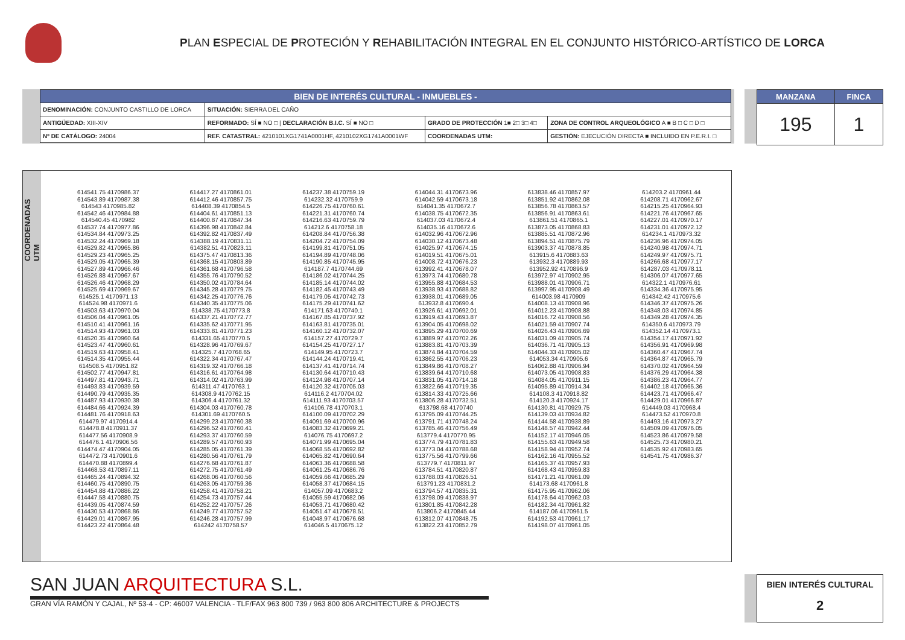PLAN ESPECIAL DE PROTECIÓN Y REHABILITACIÓN INTEGRAL EN EL CONJUNTO HISTÓRICO-ARTÍSTICO DE LORCA
| BIEN DE INTERÉS CULTURAL - INMUEBLES - | | | |
| DENOMINACIÓN: CONJUNTO CASTILLO DE LORCA | SITUACIÓN: SIERRA DEL CAÑO | | |
| ANTIGÜEDAD: XIII-XIV | REFORMADO: SÍ ■ NO □ / DECLARACIÓN B.I.C. SÍ ■ NO □ | GRADO DE PROTECCIÓN 1■ 2□ 3□ 4□ | ZONA DE CONTROL ARQUEOLÓGICO A ■ B □ C □ D □ |
| Nº DE CATÁLOGO: 24004 | REF. CATASTRAL: 4210101XG1741A0001HF, 4210102XG1741A0001WF | COORDENADAS UTM: | GESTIÓN: EJECUCIÓN DIRECTA ■ INCLUIDO EN P.E.R.I. □ |
| MANZANA | FINCA |
| --- | --- |
| 195 | 1 |
COORDENADAS UTM
| 614541.75 4170986.37 614543.89 4170987.38 614543 4170985.82 614542.46 4170984.88 614540.45 4170982 614537.74 4170977.86 614534.84 4170973.25 614532.24 4170969.18 614529.82 4170965.86 614529.23 4170965.25 614529.05 4170965.39 614527.89 4170966.46 614526.88 4170967.67 614526.46 4170968.29 614525.69 4170969.67 614525.1 4170971.13 614524.98 4170971.6 614503.63 4170970.04 614506.04 4170961.05 614510.41 4170961.16 614514.93 4170961.03 614520.35 4170960.64 614523.47 4170960.61 614519.63 4170958.41 614514.35 4170955.44 614508.5 4170951.82 614502.77 4170947.81 614497.81 4170943.71 614493.83 4170939.59 614490.79 4170935.35 614487.93 4170930.38 614484.66 4170924.39 614481.76 4170918.63 614479.97 4170914.4 614478.8 4170911.37 614477.56 4170908.9 614476.1 4170906.56 614474.47 4170904.05 614472.73 4170901.6 614470.88 4170899.4 614468.53 4170897.11 614465.24 4170894.32 614460.75 4170890.75 614454.88 4170886.22 614447.58 4170880.75 614439.05 4170874.59 614430.53 4170868.86 614429.01 4170867.95 614423.22 4170864.48 | 614417.27 4170861.01 614412.46 4170857.75 614408.39 4170854.5 614404.61 4170851.13 614400.87 4170847.34 614396.98 4170842.84 614392.82 4170837.49 614388.19 4170831.11 614382.51 4170823.11 614375.47 4170813.36 614368.15 4170803.89 614361.68 4170796.58 614355.76 4170790.52 614350.02 4170784.64 614345.28 4170779.75 614342.25 4170776.76 614340.35 4170775.06 614338.75 4170773.8 614337.21 4170772.77 614335.62 4170771.95 614333.81 4170771.23 614331.65 4170770.5 614328.96 4170769.67 614325.7 4170768.65 614322.34 4170767.47 614319.32 4170766.18 614316.61 4170764.98 614314.02 4170763.99 614311.47 4170763.1 614308.9 4170762.15 614306.4 4170761.32 614304.03 4170760.78 614301.69 4170760.5 614299.23 4170760.38 614296.52 4170760.41 614293.37 4170760.59 614289.57 4170760.93 614285.05 4170761.39 614280.56 4170761.79 614276.68 4170761.87 614272.75 4170761.49 614268.06 4170760.56 614263.05 4170759.36 614258.41 4170758.21 614254.73 4170757.44 614252.22 4170757.26 614249.77 4170757.52 614246.28 4170757.99 614242 4170758.57 | 614237.38 4170759.19 614232.32 4170759.9 614226.75 4170760.61 614221.31 4170760.74 614216.63 4170759.79 614212.6 4170758.18 614208.84 4170756.38 614204.72 4170754.09 614199.81 4170751.05 614194.89 4170748.06 614190.85 4170745.95 614187.7 4170744.69 614186.02 4170744.25 614185.14 4170744.02 614182.45 4170743.49 614179.05 4170742.73 614175.29 4170741.62 614171.63 4170740.1 614167.85 4170737.92 614163.81 4170735.01 614160.12 4170732.07 614157.27 4170729.7 614154.25 4170727.17 614149.95 4170723.7 614144.24 4170719.41 614137.41 4170714.74 614130.64 4170710.43 614124.98 4170707.14 614120.32 4170705.03 614116.2 4170704.02 614111.93 4170703.57 614106.78 4170703.1 614100.09 4170702.29 614091.69 4170700.96 614083.32 4170699.21 614076.75 4170697.2 614071.99 4170695.04 614068.55 4170692.82 614065.82 4170690.64 614063.36 4170688.58 614061.25 4170686.76 614059.66 4170685.29 614058.37 4170684.15 614057.09 4170683.2 614055.59 4170682.06 614053.71 4170680.42 614051.47 4170678.51 614048.97 4170676.68 614046.5 4170675.12 | 614044.31 4170673.96 614042.59 4170673.18 614041.35 4170672.7 614038.75 4170672.35 614037.03 4170672.4 614035.16 4170672.6 614032.96 4170672.96 614030.12 4170673.48 614025.97 4170674.15 614019.51 4170675.01 614008.72 4170676.23 613992.41 4170678.07 613973.74 4170680.78 613955.88 4170684.53 613938.93 4170688.82 613938.01 4170689.05 613932.8 4170690.4 613926.61 4170692.01 613919.43 4170693.87 613904.05 4170698.02 613895.29 4170700.69 613889.97 4170702.26 613883.81 4170703.39 613874.84 4170704.59 613862.55 4170706.23 613849.86 4170708.27 613839.64 4170710.68 613831.05 4170714.18 613822.66 4170719.35 613814.33 4170725.66 613806.28 4170732.51 613798.68 4170740 613795.09 4170744.25 613791.71 4170748.24 613785.46 4170756.49 613779.4 4170770.95 613774.79 4170781.83 613773.04 4170788.68 613775.56 4170799.66 613779.7 4170811.97 613784.51 4170820.87 613788.03 4170826.51 613791.23 4170831.2 613794.57 4170835.31 613798.09 4170838.97 613801.85 4170842.28 613806.2 4170845.44 613812.07 4170848.75 613822.23 4170852.79 | 613838.46 4170857.97 613851.92 4170862.08 613856.78 4170863.57 613856.91 4170863.61 613861.51 4170865.1 613873.05 4170868.83 613885.51 4170872.96 613894.51 4170875.79 613903.37 4170878.85 613915.6 4170883.63 613932.3 4170889.93 613952.92 4170896.9 613972.97 4170902.95 613988.01 4170906.71 613997.95 4170908.49 614003.98 4170909 614008.13 4170908.96 614012.23 4170908.88 614016.72 4170908.56 614021.59 4170907.74 614026.43 4170906.69 614031.09 4170905.74 614036.71 4170905.13 614044.33 4170905.02 614053.34 4170905.6 614062.88 4170906.94 614073.05 4170908.83 614084.05 4170911.15 614095.89 4170914.34 614108.3 4170918.82 614120.3 4170924.17 614130.81 4170929.75 614139.03 4170934.82 614144.58 4170938.89 614148.57 4170942.44 614152.17 4170946.05 614155.63 4170949.58 614158.94 4170952.74 614162.16 4170955.52 614165.37 4170957.93 614168.43 4170959.83 614171.21 4170961.09 614173.68 4170961.8 614175.95 4170962.06 614178.64 4170962.03 614182.34 4170961.82 614187.06 4170961.5 614192.53 4170961.17 614198.07 4170961.05 | 614203.2 4170961.44 614208.71 4170962.67 614215.25 4170964.93 614221.76 4170967.65 614227.01 4170970.17 614231.01 4170972.12 614234.1 4170973.32 614236.96 4170974.05 614240.98 4170974.71 614249.97 4170975.71 614266.68 4170977.17 614287.03 4170978.11 614306.07 4170977.65 614322.1 4170976.61 614334.36 4170975.95 614342.42 4170975.6 614346.37 4170975.26 614348.03 4170974.85 614349.28 4170974.35 614350.6 4170973.79 614352.14 4170973.1 614354.17 4170971.92 614356.91 4170969.98 614360.47 4170967.74 614364.87 4170965.79 614370.02 4170964.59 614376.29 4170964.38 614386.23 4170964.77 614402.18 4170965.36 614423.71 4170966.47 614429.01 4170966.87 614449.03 4170968.4 614473.52 4170970.8 614493.16 4170973.27 614509.09 4170976.05 614523.86 4170979.58 614525.73 4170980.21 614535.92 4170983.65 614541.75 4170986.37 |
SAN JUAN ARQUITECTURA S.L.
GRAN VÍA RAMÓN Y CAJAL, Nº 53-4 - CP: 46007 VALENCIA - TLF/FAX 963 800 739 / 963 800 806 ARCHITECTURE & PROJECTS
BIEN INTERÉS CULTURAL
2